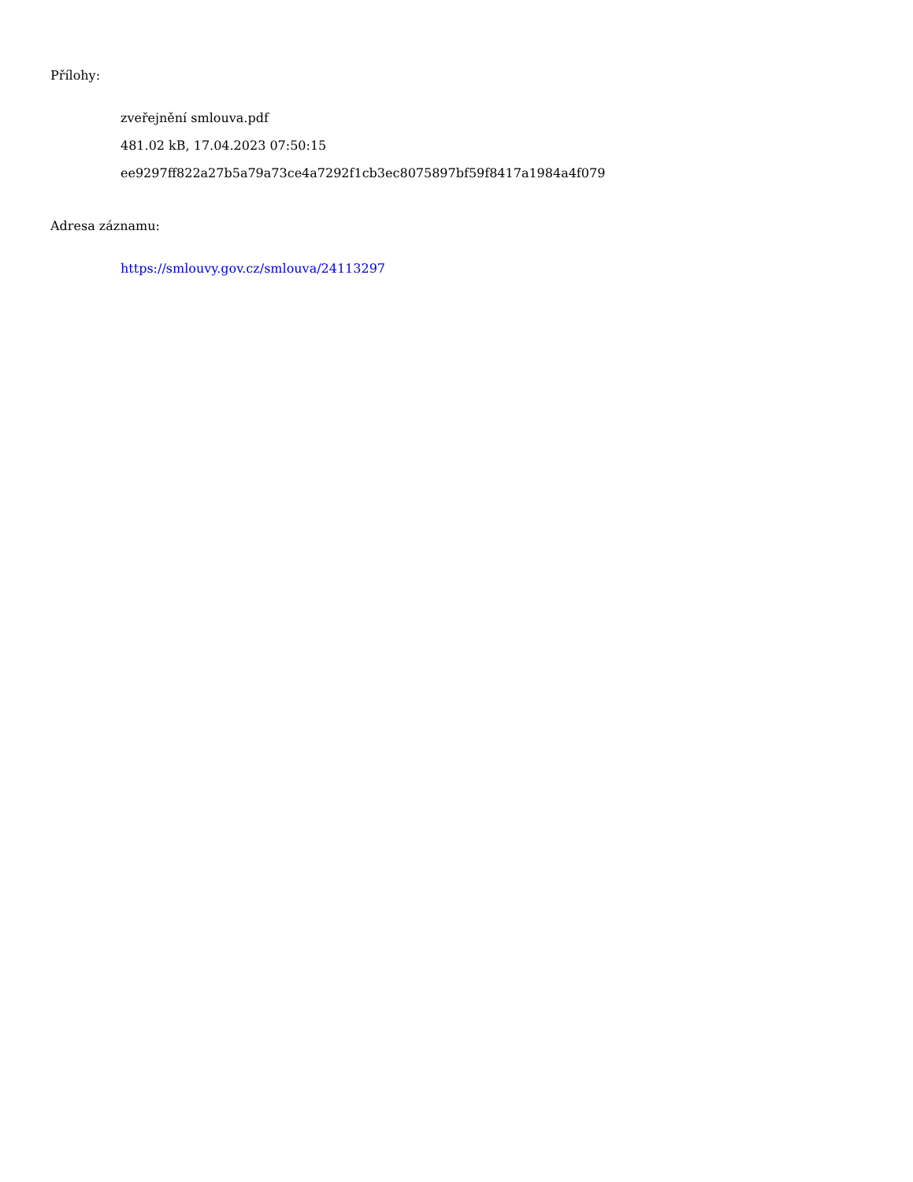Přílohy:
zveřejnění smlouva.pdf
481.02 kB, 17.04.2023 07:50:15
ee9297ff822a27b5a79a73ce4a7292f1cb3ec8075897bf59f8417a1984a4f079
Adresa záznamu:
https://smlouvy.gov.cz/smlouva/24113297